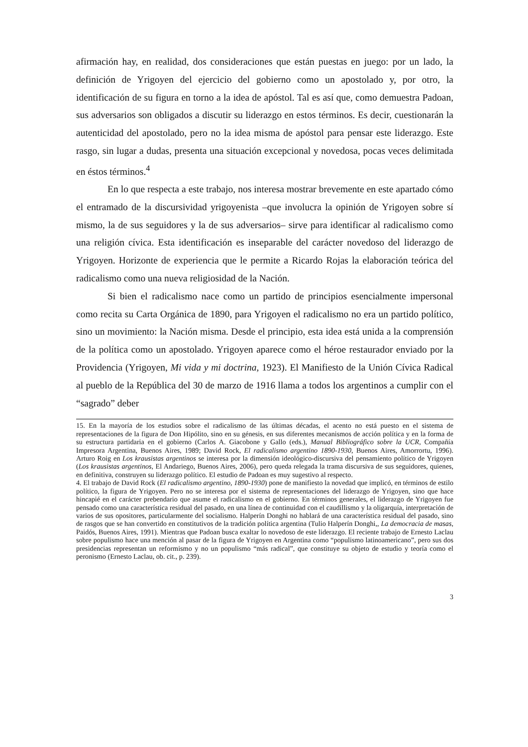afirmación hay, en realidad, dos consideraciones que están puestas en juego: por un lado, la definición de Yrigoyen del ejercicio del gobierno como un apostolado y, por otro, la identificación de su figura en torno a la idea de apóstol. Tal es así que, como demuestra Padoan, sus adversarios son obligados a discutir su liderazgo en estos términos. Es decir, cuestionarán la autenticidad del apostolado, pero no la idea misma de apóstol para pensar este liderazgo. Este rasgo, sin lugar a dudas, presenta una situación excepcional y novedosa, pocas veces delimitada en éstos términos.<sup>4</sup>
En lo que respecta a este trabajo, nos interesa mostrar brevemente en este apartado cómo el entramado de la discursividad yrigoyenista –que involucra la opinión de Yrigoyen sobre sí mismo, la de sus seguidores y la de sus adversarios– sirve para identificar al radicalismo como una religión cívica. Esta identificación es inseparable del carácter novedoso del liderazgo de Yrigoyen. Horizonte de experiencia que le permite a Ricardo Rojas la elaboración teórica del radicalismo como una nueva religiosidad de la Nación.
Si bien el radicalismo nace como un partido de principios esencialmente impersonal como recita su Carta Orgánica de 1890, para Yrigoyen el radicalismo no era un partido político, sino un movimiento: la Nación misma. Desde el principio, esta idea está unida a la comprensión de la política como un apostolado. Yrigoyen aparece como el héroe restaurador enviado por la Providencia (Yrigoyen, Mi vida y mi doctrina, 1923). El Manifiesto de la Unión Cívica Radical al pueblo de la República del 30 de marzo de 1916 llama a todos los argentinos a cumplir con el “sagrado” deber
15. En la mayoría de los estudios sobre el radicalismo de las últimas décadas, el acento no está puesto en el sistema de representaciones de la figura de Don Hipólito, sino en su génesis, en sus diferentes mecanismos de acción política y en la forma de su estructura partidaria en el gobierno (Carlos A. Giacobone y Gallo (eds.), Manual Bibliográfico sobre la UCR, Compañía Impresora Argentina, Buenos Aires, 1989; David Rock, El radicalismo argentino 1890-1930, Buenos Aires, Amorrortu, 1996). Arturo Roig en Los krausistas argentinos se interesa por la dimensión ideológico-discursiva del pensamiento político de Yrigoyen (Los krausistas argentinos, El Andariego, Buenos Aires, 2006), pero queda relegada la trama discursiva de sus seguidores, quienes, en definitiva, construyen su liderazgo político. El estudio de Padoan es muy sugestivo al respecto.
4. El trabajo de David Rock (El radicalismo argentino, 1890-1930) pone de manifiesto la novedad que implicó, en términos de estilo político, la figura de Yrigoyen. Pero no se interesa por el sistema de representaciones del liderazgo de Yrigoyen, sino que hace hincapié en el carácter prebendario que asume el radicalismo en el gobierno. En términos generales, el liderazgo de Yrigoyen fue pensado como una característica residual del pasado, en una línea de continuidad con el caudillismo y la oligarquía, interpretación de varios de sus opositores, particularmente del socialismo. Halperín Donghi no hablará de una característica residual del pasado, sino de rasgos que se han convertido en constitutivos de la tradición política argentina (Tulio Halperín Donghi,, La democracia de masas, Paidós, Buenos Aires, 1991). Mientras que Padoan busca exaltar lo novedoso de este liderazgo. El reciente trabajo de Ernesto Laclau sobre populismo hace una mención al pasar de la figura de Yrigoyen en Argentina como “populismo latinoamericano”, pero sus dos presidencias representan un reformismo y no un populismo “más radical”, que constituye su objeto de estudio y teoría como el peronismo (Ernesto Laclau, ob. cit., p. 239).
3